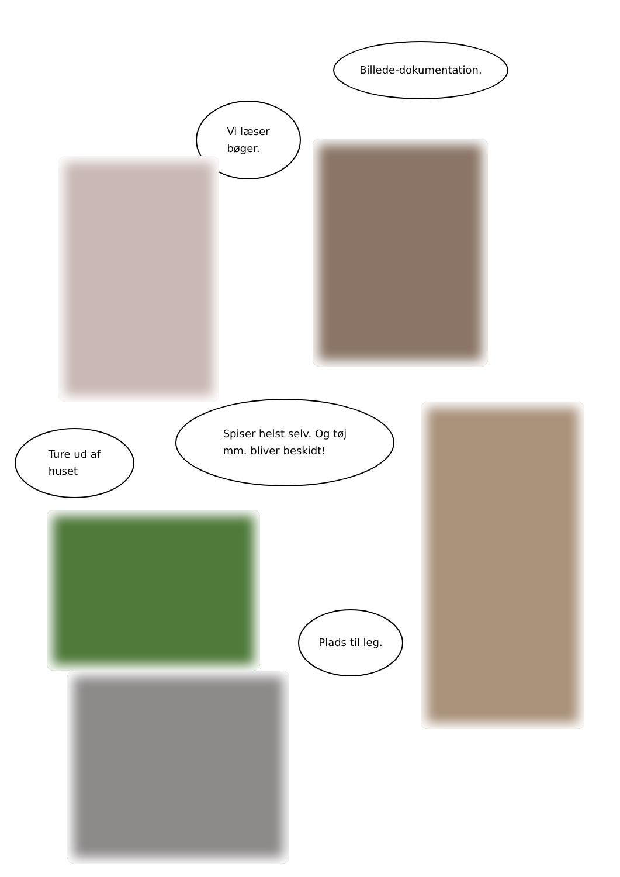Billede-dokumentation.
Vi læser
bøger.
Ture ud af
huset
Spiser helst selv. Og tøj
mm. bliver beskidt!
Plads til leg.